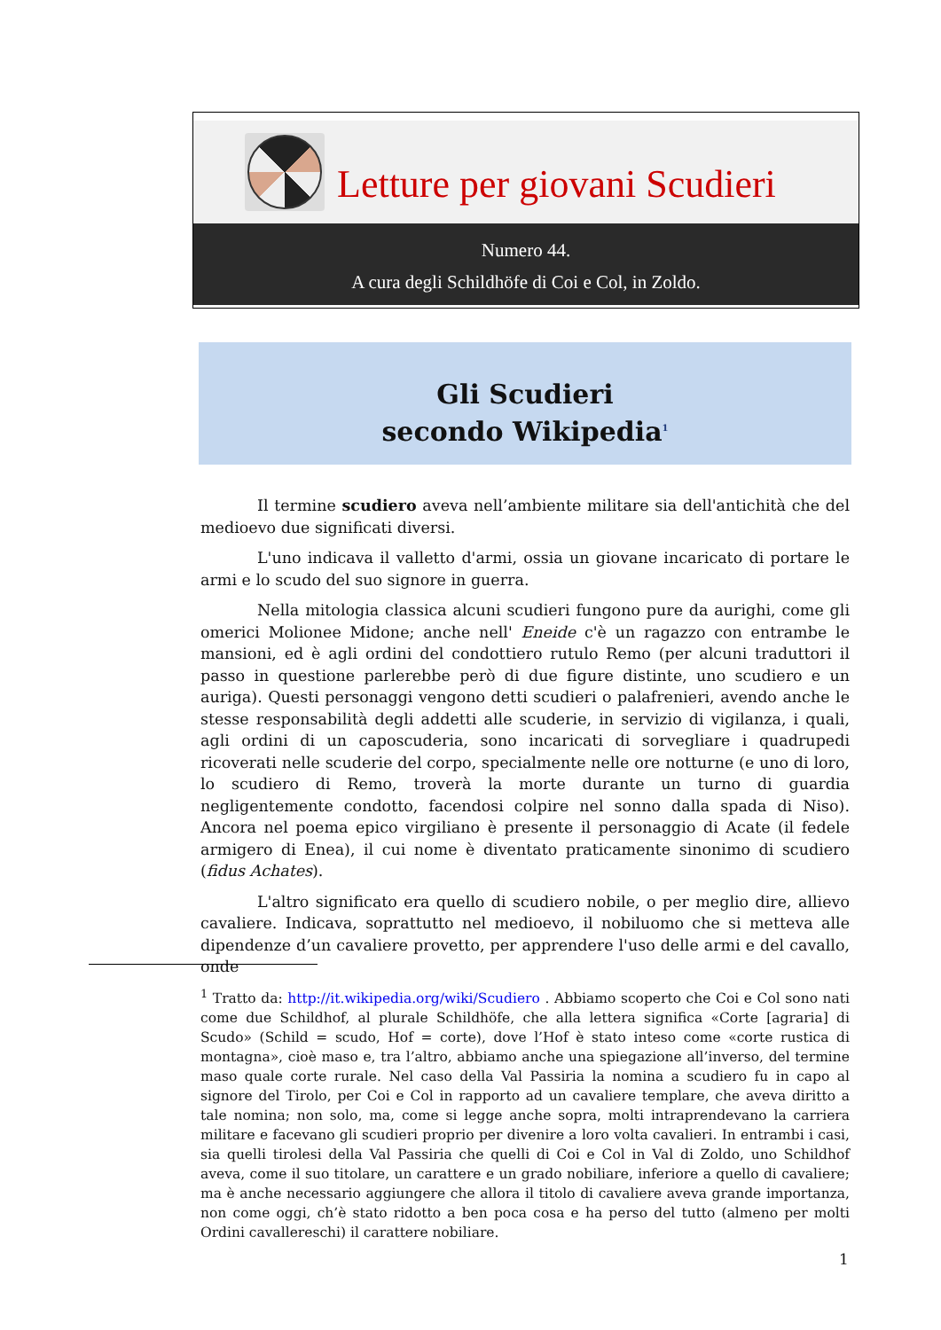Letture per giovani Scudieri
Numero 44.
A cura degli Schildhöfe di Coi e Col, in Zoldo.
Gli Scudieri
secondo Wikipedia<sup>1</sup>
Il termine scudiero aveva nell’ambiente militare sia dell'antichità che del medioevo due significati diversi.
L'uno indicava il valletto d'armi, ossia un giovane incaricato di portare le armi e lo scudo del suo signore in guerra.
Nella mitologia classica alcuni scudieri fungono pure da aurighi, come gli omerici Molionee Midone; anche nell' Eneide c'è un ragazzo con entrambe le mansioni, ed è agli ordini del condottiero rutulo Remo (per alcuni traduttori il passo in questione parlerebbe però di due figure distinte, uno scudiero e un auriga). Questi personaggi vengono detti scudieri o palafrenieri, avendo anche le stesse responsabilità degli addetti alle scuderie, in servizio di vigilanza, i quali, agli ordini di un caposcuderia, sono incaricati di sorvegliare i quadrupedi ricoverati nelle scuderie del corpo, specialmente nelle ore notturne (e uno di loro, lo scudiero di Remo, troverà la morte durante un turno di guardia negligentemente condotto, facendosi colpire nel sonno dalla spada di Niso). Ancora nel poema epico virgiliano è presente il personaggio di Acate (il fedele armigero di Enea), il cui nome è diventato praticamente sinonimo di scudiero (fidus Achates).
L'altro significato era quello di scudiero nobile, o per meglio dire, allievo cavaliere. Indicava, soprattutto nel medioevo, il nobiluomo che si metteva alle dipendenze d’un cavaliere provetto, per apprendere l'uso delle armi e del cavallo, onde
<sup>1</sup> Tratto da: http://it.wikipedia.org/wiki/Scudiero . Abbiamo scoperto che Coi e Col sono nati come due Schildhof, al plurale Schildhöfe, che alla lettera significa «Corte [agraria] di Scudo» (Schild = scudo, Hof = corte), dove l’Hof è stato inteso come «corte rustica di montagna», cioè maso e, tra l’altro, abbiamo anche una spiegazione all’inverso, del termine maso quale corte rurale. Nel caso della Val Passiria la nomina a scudiero fu in capo al signore del Tirolo, per Coi e Col in rapporto ad un cavaliere templare, che aveva diritto a tale nomina; non solo, ma, come si legge anche sopra, molti intraprendevano la carriera militare e facevano gli scudieri proprio per divenire a loro volta cavalieri. In entrambi i casi, sia quelli tirolesi della Val Passiria che quelli di Coi e Col in Val di Zoldo, uno Schildhof aveva, come il suo titolare, un carattere e un grado nobiliare, inferiore a quello di cavaliere; ma è anche necessario aggiungere che allora il titolo di cavaliere aveva grande importanza, non come oggi, ch’è stato ridotto a ben poca cosa e ha perso del tutto (almeno per molti Ordini cavallereschi) il carattere nobiliare.
1